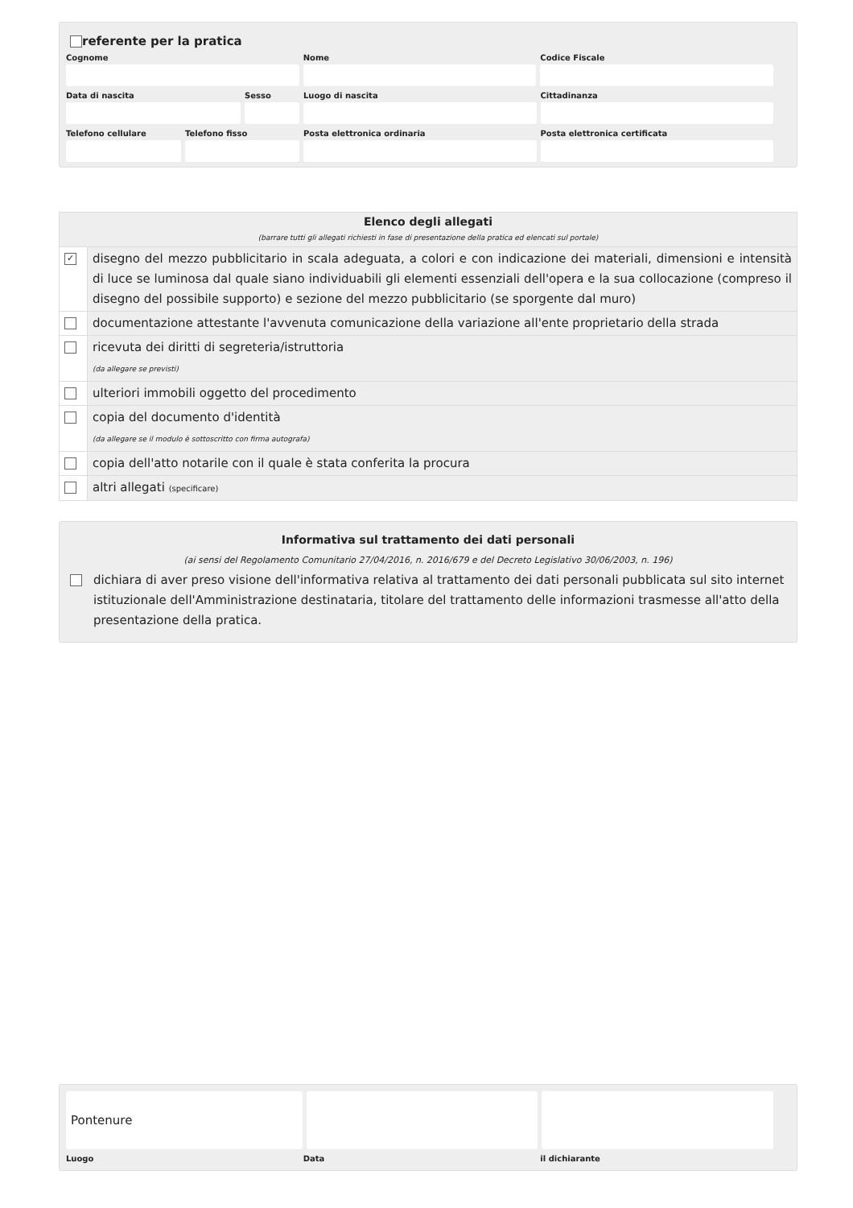referente per la pratica
Cognome Nome Codice Fiscale
Data di nascita Sesso Luogo di nascita Cittadinanza
Telefono cellulare
Telefono fisso Posta elettronica ordinaria Posta elettronica certificata
| Elenco degli allegati (barrare tutti gli allegati richiesti in fase di presentazione della pratica ed elencati sul portale) | |
| ✓ | disegno del mezzo pubblicitario in scala adeguata, a colori e con indicazione dei materiali, dimensioni e intensità di luce se luminosa dal quale siano individuabili gli elementi essenziali dell'opera e la sua collocazione (compreso il disegno del possibile supporto) e sezione del mezzo pubblicitario (se sporgente dal muro) |
| | documentazione attestante l'avvenuta comunicazione della variazione all'ente proprietario della strada |
| | ricevuta dei diritti di segreteria/istruttoria (da allegare se previsti) |
| | ulteriori immobili oggetto del procedimento |
| | copia del documento d'identità (da allegare se il modulo è sottoscritto con firma autografa) |
| | copia dell'atto notarile con il quale è stata conferita la procura |
| | altri allegati (specificare) |
Informativa sul trattamento dei dati personali
(ai sensi del Regolamento Comunitario 27/04/2016, n. 2016/679 e del Decreto Legislativo 30/06/2003, n. 196)
dichiara di aver preso visione dell'informativa relativa al trattamento dei dati personali pubblicata sul sito internet istituzionale dell'Amministrazione destinataria, titolare del trattamento delle informazioni trasmesse all'atto della presentazione della pratica.
Pontenure
Luogo Data il dichiarante